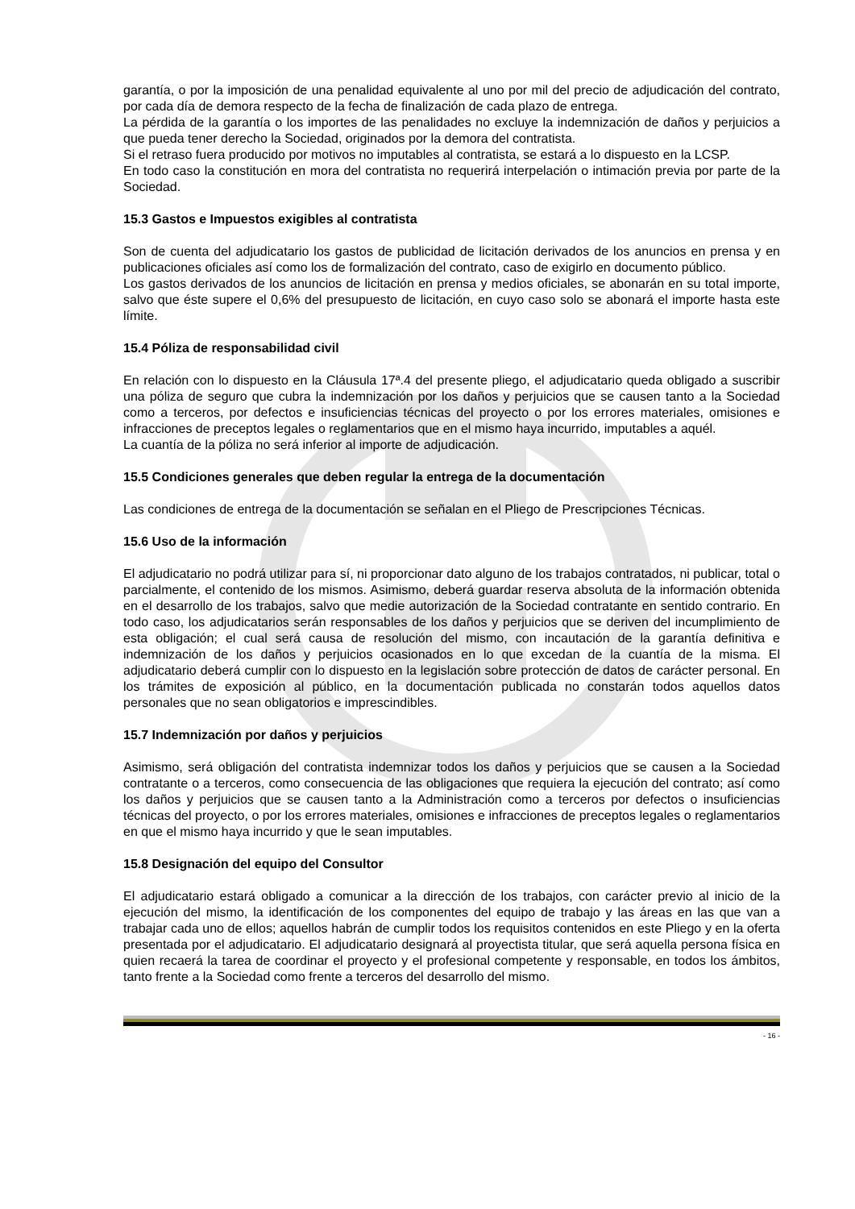garantía, o por la imposición de una penalidad equivalente al uno por mil del precio de adjudicación del contrato, por cada día de demora respecto de la fecha de finalización de cada plazo de entrega.
La pérdida de la garantía o los importes de las penalidades no excluye la indemnización de daños y perjuicios a que pueda tener derecho la Sociedad, originados por la demora del contratista.
Si el retraso fuera producido por motivos no imputables al contratista, se estará a lo dispuesto en la LCSP.
En todo caso la constitución en mora del contratista no requerirá interpelación o intimación previa por parte de la Sociedad.
15.3 Gastos e Impuestos exigibles al contratista
Son de cuenta del adjudicatario los gastos de publicidad de licitación derivados de los anuncios en prensa y en publicaciones oficiales así como los de formalización del contrato, caso de exigirlo en documento público.
Los gastos derivados de los anuncios de licitación en prensa y medios oficiales, se abonarán en su total importe, salvo que éste supere el 0,6% del presupuesto de licitación, en cuyo caso solo se abonará el importe hasta este límite.
15.4 Póliza de responsabilidad civil
En relación con lo dispuesto en la Cláusula 17ª.4 del presente pliego, el adjudicatario queda obligado a suscribir una póliza de seguro que cubra la indemnización por los daños y perjuicios que se causen tanto a la Sociedad como a terceros, por defectos e insuficiencias técnicas del proyecto o por los errores materiales, omisiones e infracciones de preceptos legales o reglamentarios que en el mismo haya incurrido, imputables a aquél.
La cuantía de la póliza no será inferior al importe de adjudicación.
15.5 Condiciones generales que deben regular la entrega de la documentación
Las condiciones de entrega de la documentación se señalan en el Pliego de Prescripciones Técnicas.
15.6 Uso de la información
El adjudicatario no podrá utilizar para sí, ni proporcionar dato alguno de los trabajos contratados, ni publicar, total o parcialmente, el contenido de los mismos. Asimismo, deberá guardar reserva absoluta de la información obtenida en el desarrollo de los trabajos, salvo que medie autorización de la Sociedad contratante en sentido contrario. En todo caso, los adjudicatarios serán responsables de los daños y perjuicios que se deriven del incumplimiento de esta obligación; el cual será causa de resolución del mismo, con incautación de la garantía definitiva e indemnización de los daños y perjuicios ocasionados en lo que excedan de la cuantía de la misma. El adjudicatario deberá cumplir con lo dispuesto en la legislación sobre protección de datos de carácter personal. En los trámites de exposición al público, en la documentación publicada no constarán todos aquellos datos personales que no sean obligatorios e imprescindibles.
15.7 Indemnización por daños y perjuicios
Asimismo, será obligación del contratista indemnizar todos los daños y perjuicios que se causen a la Sociedad contratante o a terceros, como consecuencia de las obligaciones que requiera la ejecución del contrato; así como los daños y perjuicios que se causen tanto a la Administración como a terceros por defectos o insuficiencias técnicas del proyecto, o por los errores materiales, omisiones e infracciones de preceptos legales o reglamentarios en que el mismo haya incurrido y que le sean imputables.
15.8 Designación del equipo del Consultor
El adjudicatario estará obligado a comunicar a la dirección de los trabajos, con carácter previo al inicio de la ejecución del mismo, la identificación de los componentes del equipo de trabajo y las áreas en las que van a trabajar cada uno de ellos; aquellos habrán de cumplir todos los requisitos contenidos en este Pliego y en la oferta presentada por el adjudicatario. El adjudicatario designará al proyectista titular, que será aquella persona física en quien recaerá la tarea de coordinar el proyecto y el profesional competente y responsable, en todos los ámbitos, tanto frente a la Sociedad como frente a terceros del desarrollo del mismo.
- 16 -